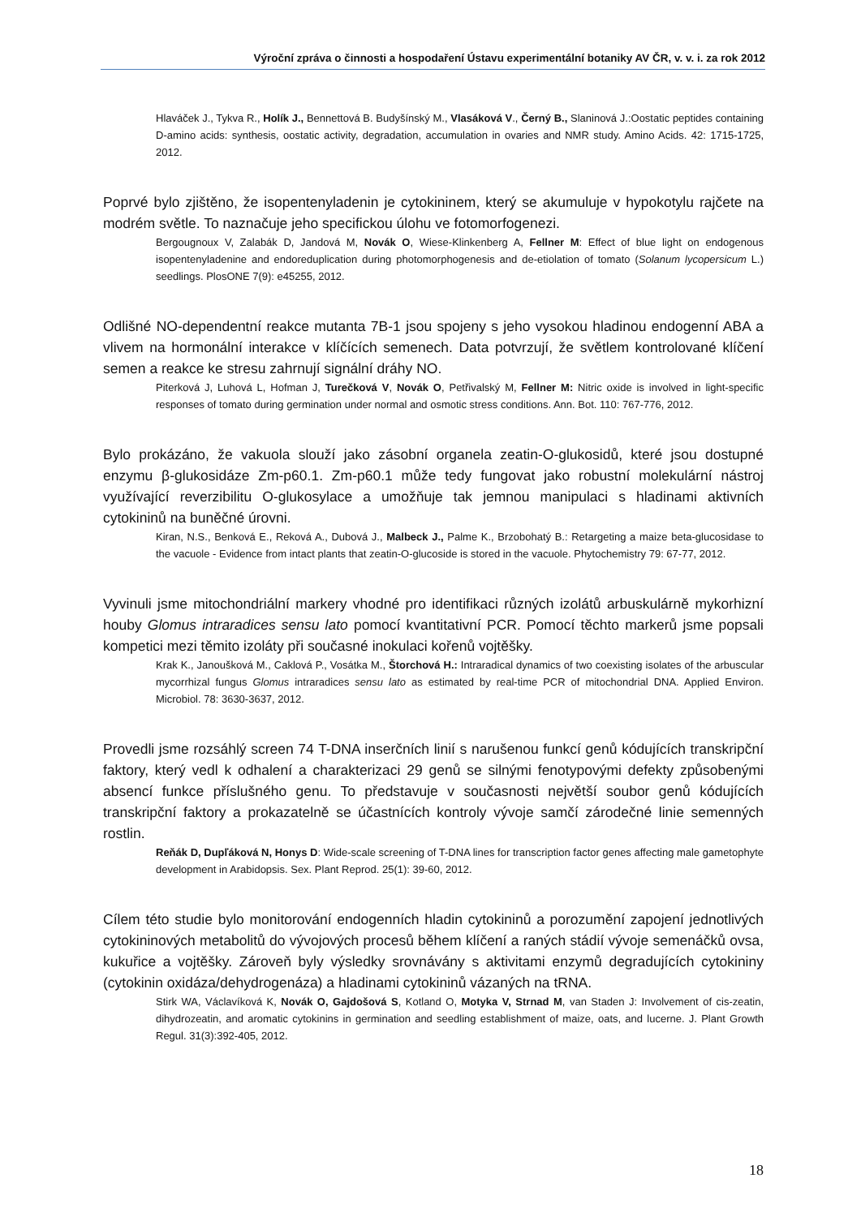Výroční zpráva o činnosti a hospodaření Ústavu experimentální botaniky AV ČR, v. v. i. za rok 2012
Hlaváček J., Tykva R., Holík J., Bennettová B. Budyšínský M., Vlasáková V., Černý B., Slaninová J.:Oostatic peptides containing D-amino acids: synthesis, oostatic activity, degradation, accumulation in ovaries and NMR study. Amino Acids. 42: 1715-1725, 2012.
Poprvé bylo zjištěno, že isopentenyladenin je cytokininem, který se akumuluje v hypokotylu rajčete na modrém světle. To naznačuje jeho specifickou úlohu ve fotomorfogenezi.
Bergougnoux V, Zalabák D, Jandová M, Novák O, Wiese-Klinkenberg A, Fellner M: Effect of blue light on endogenous isopentenyladenine and endoreduplication during photomorphogenesis and de-etiolation of tomato (Solanum lycopersicum L.) seedlings. PlosONE 7(9): e45255, 2012.
Odlišné NO-dependentní reakce mutanta 7B-1 jsou spojeny s jeho vysokou hladinou endogenní ABA a vlivem na hormonální interakce v klíčících semenech. Data potvrzují, že světlem kontrolované klíčení semen a reakce ke stresu zahrnují signální dráhy NO.
Piterková J, Luhová L, Hofman J, Turečková V, Novák O, Petřivalský M, Fellner M: Nitric oxide is involved in light-specific responses of tomato during germination under normal and osmotic stress conditions. Ann. Bot. 110: 767-776, 2012.
Bylo prokázáno, že vakuola slouží jako zásobní organela zeatin-O-glukosidů, které jsou dostupné enzymu β-glukosidáze Zm-p60.1. Zm-p60.1 může tedy fungovat jako robustní molekulární nástroj využívající reverzibilitu O-glukosylace a umožňuje tak jemnou manipulaci s hladinami aktivních cytokininů na buněčné úrovni.
Kiran, N.S., Benková E., Reková A., Dubová J., Malbeck J., Palme K., Brzobohatý B.: Retargeting a maize beta-glucosidase to the vacuole - Evidence from intact plants that zeatin-O-glucoside is stored in the vacuole. Phytochemistry 79: 67-77, 2012.
Vyvinuli jsme mitochondriální markery vhodné pro identifikaci různých izolátů arbuskulárně mykorhizní houby Glomus intraradices sensu lato pomocí kvantitativní PCR. Pomocí těchto markerů jsme popsali kompetici mezi těmito izoláty při současné inokulaci kořenů vojtěšky.
Krak K., Janoušková M., Caklová P., Vosátka M., Štorchová H.: Intraradical dynamics of two coexisting isolates of the arbuscular mycorrhizal fungus Glomus intraradices sensu lato as estimated by real-time PCR of mitochondrial DNA. Applied Environ. Microbiol. 78: 3630-3637, 2012.
Provedli jsme rozsáhlý screen 74 T-DNA inserčních linií s narušenou funkcí genů kódujících transkripční faktory, který vedl k odhalení a charakterizaci 29 genů se silnými fenotypovými defekty způsobenými absencí funkce příslušného genu. To představuje v současnosti největší soubor genů kódujících transkripční faktory a prokazatelně se účastnících kontroly vývoje samčí zárodečné linie semenných rostlin.
Reňák D, Dupľáková N, Honys D: Wide-scale screening of T-DNA lines for transcription factor genes affecting male gametophyte development in Arabidopsis. Sex. Plant Reprod. 25(1): 39-60, 2012.
Cílem této studie bylo monitorování endogenních hladin cytokininů a porozumění zapojení jednotlivých cytokininových metabolitů do vývojových procesů během klíčení a raných stádií vývoje semenáčků ovsa, kukuřice a vojtěšky. Zároveň byly výsledky srovnávány s aktivitami enzymů degradujících cytokininy (cytokinin oxidáza/dehydrogenáza) a hladinami cytokininů vázaných na tRNA.
Stirk WA, Václavíková K, Novák O, Gajdošová S, Kotland O, Motyka V, Strnad M, van Staden J: Involvement of cis-zeatin, dihydrozeatin, and aromatic cytokinins in germination and seedling establishment of maize, oats, and lucerne. J. Plant Growth Regul. 31(3):392-405, 2012.
18